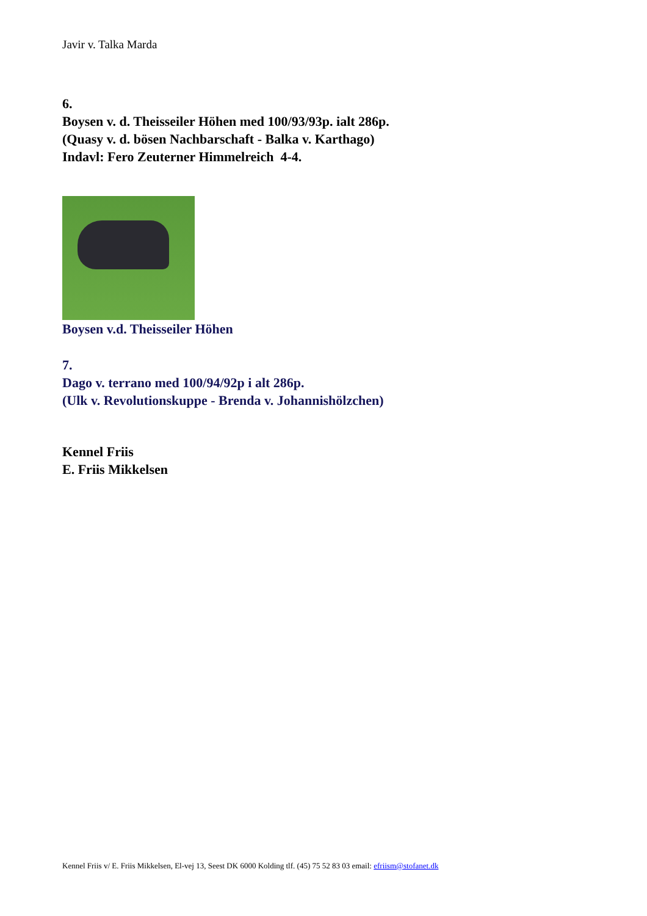Javir v. Talka Marda
6.
Boysen v. d. Theisseiler Höhen med 100/93/93p. ialt 286p.
(Quasy v. d. bösen Nachbarschaft - Balka v. Karthago)
Indavl: Fero Zeuterner Himmelreich 4-4.
Boysen v.d. Theisseiler Höhen
7.
Dago v. terrano med 100/94/92p i alt 286p.
(Ulk v. Revolutionskuppe - Brenda v. Johannishölzchen)
Kennel Friis
E. Friis Mikkelsen
Kennel Friis v/ E. Friis Mikkelsen, El-vej 13, Seest DK 6000 Kolding tlf. (45) 75 52 83 03 email: efriism@stofanet.dk